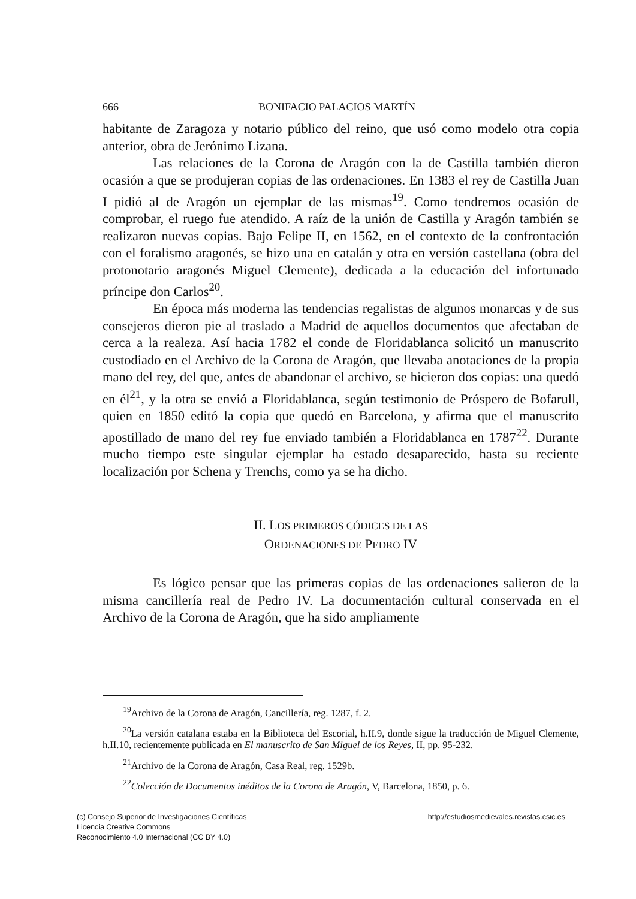666 BONIFACIO PALACIOS MARTÍN
habitante de Zaragoza y notario público del reino, que usó como modelo otra copia anterior, obra de Jerónimo Lizana.
Las relaciones de la Corona de Aragón con la de Castilla también dieron ocasión a que se produjeran copias de las ordenaciones. En 1383 el rey de Castilla Juan I pidió al de Aragón un ejemplar de las mismas<sup>19</sup>. Como tendremos ocasión de comprobar, el ruego fue atendido. A raíz de la unión de Castilla y Aragón también se realizaron nuevas copias. Bajo Felipe II, en 1562, en el contexto de la confrontación con el foralismo aragonés, se hizo una en catalán y otra en versión castellana (obra del protonotario aragonés Miguel Clemente), dedicada a la educación del infortunado príncipe don Carlos<sup>20</sup>.
En época más moderna las tendencias regalistas de algunos monarcas y de sus consejeros dieron pie al traslado a Madrid de aquellos documentos que afectaban de cerca a la realeza. Así hacia 1782 el conde de Floridablanca solicitó un manuscrito custodiado en el Archivo de la Corona de Aragón, que llevaba anotaciones de la propia mano del rey, del que, antes de abandonar el archivo, se hicieron dos copias: una quedó en él<sup>21</sup>, y la otra se envió a Floridablanca, según testimonio de Próspero de Bofarull, quien en 1850 editó la copia que quedó en Barcelona, y afirma que el manuscrito apostillado de mano del rey fue enviado también a Floridablanca en 1787<sup>22</sup>. Durante mucho tiempo este singular ejemplar ha estado desaparecido, hasta su reciente localización por Schena y Trenchs, como ya se ha dicho.
II. LOS PRIMEROS CÓDICES DE LAS
ORDENACIONES DE PEDRO IV
Es lógico pensar que las primeras copias de las ordenaciones salieron de la misma cancillería real de Pedro IV. La documentación cultural conservada en el Archivo de la Corona de Aragón, que ha sido ampliamente
<sup>19</sup> Archivo de la Corona de Aragón, Cancillería, reg. 1287, f. 2.
<sup>20</sup> La versión catalana estaba en la Biblioteca del Escorial, h.II.9, donde sigue la traducción de Miguel Clemente, h.II.10, recientemente publicada en El manuscrito de San Miguel de los Reyes, II, pp. 95-232.
<sup>21</sup> Archivo de la Corona de Aragón, Casa Real, reg. 1529b.
<sup>22</sup> Colección de Documentos inéditos de la Corona de Aragón, V, Barcelona, 1850, p. 6.
(c) Consejo Superior de Investigaciones Científicas
Licencia Creative Commons
Reconocimiento 4.0 Internacional (CC BY 4.0)
http://estudiosmedievales.revistas.csic.es